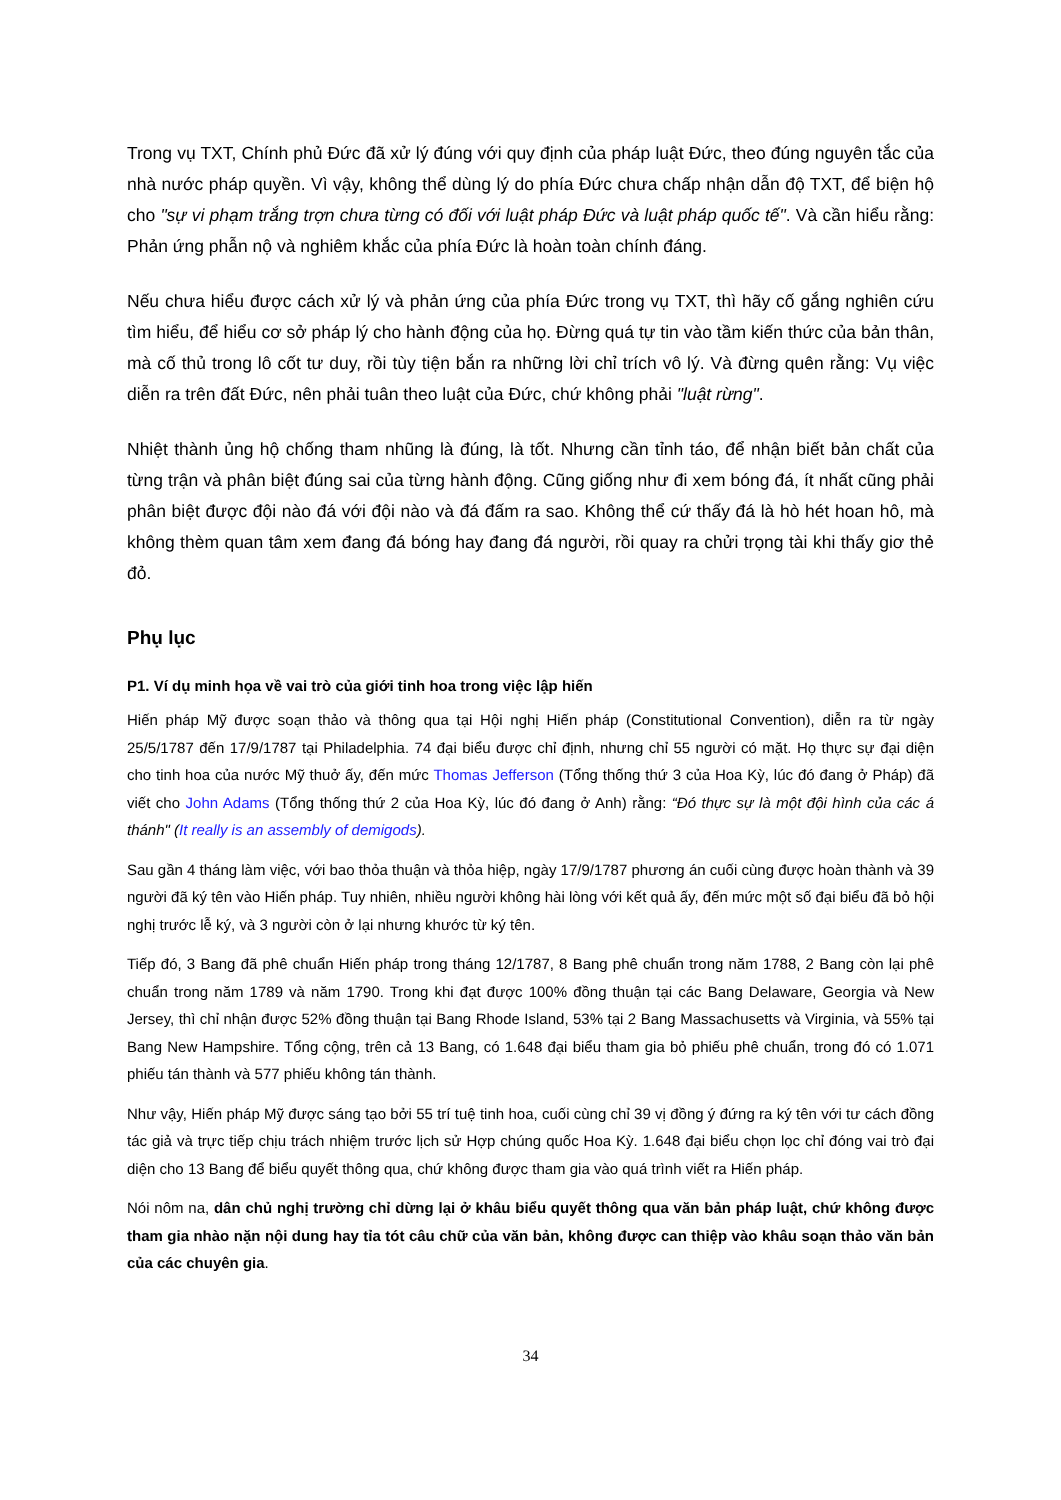Trong vụ TXT, Chính phủ Đức đã xử lý đúng với quy định của pháp luật Đức, theo đúng nguyên tắc của nhà nước pháp quyền. Vì vậy, không thể dùng lý do phía Đức chưa chấp nhận dẫn độ TXT, để biện hộ cho "sự vi phạm trắng trợn chưa từng có đối với luật pháp Đức và luật pháp quốc tế". Và cần hiểu rằng: Phản ứng phẫn nộ và nghiêm khắc của phía Đức là hoàn toàn chính đáng.
Nếu chưa hiểu được cách xử lý và phản ứng của phía Đức trong vụ TXT, thì hãy cố gắng nghiên cứu tìm hiểu, để hiểu cơ sở pháp lý cho hành động của họ. Đừng quá tự tin vào tầm kiến thức của bản thân, mà cố thủ trong lô cốt tư duy, rồi tùy tiện bắn ra những lời chỉ trích vô lý. Và đừng quên rằng: Vụ việc diễn ra trên đất Đức, nên phải tuân theo luật của Đức, chứ không phải "luật rừng".
Nhiệt thành ủng hộ chống tham nhũng là đúng, là tốt. Nhưng cần tỉnh táo, để nhận biết bản chất của từng trận và phân biệt đúng sai của từng hành động. Cũng giống như đi xem bóng đá, ít nhất cũng phải phân biệt được đội nào đá với đội nào và đá đấm ra sao. Không thể cứ thấy đá là hò hét hoan hô, mà không thèm quan tâm xem đang đá bóng hay đang đá người, rồi quay ra chửi trọng tài khi thấy giơ thẻ đỏ.
Phụ lục
P1. Ví dụ minh họa về vai trò của giới tinh hoa trong việc lập hiến
Hiến pháp Mỹ được soạn thảo và thông qua tại Hội nghị Hiến pháp (Constitutional Convention), diễn ra từ ngày 25/5/1787 đến 17/9/1787 tại Philadelphia. 74 đại biểu được chỉ định, nhưng chỉ 55 người có mặt. Họ thực sự đại diện cho tinh hoa của nước Mỹ thuở ấy, đến mức Thomas Jefferson (Tổng thống thứ 3 của Hoa Kỳ, lúc đó đang ở Pháp) đã viết cho John Adams (Tổng thống thứ 2 của Hoa Kỳ, lúc đó đang ở Anh) rằng: “Đó thực sự là một đội hình của các á thánh" (It really is an assembly of demigods).
Sau gần 4 tháng làm việc, với bao thỏa thuận và thỏa hiệp, ngày 17/9/1787 phương án cuối cùng được hoàn thành và 39 người đã ký tên vào Hiến pháp. Tuy nhiên, nhiều người không hài lòng với kết quả ấy, đến mức một số đại biểu đã bỏ hội nghị trước lễ ký, và 3 người còn ở lại nhưng khước từ ký tên.
Tiếp đó, 3 Bang đã phê chuẩn Hiến pháp trong tháng 12/1787, 8 Bang phê chuẩn trong năm 1788, 2 Bang còn lại phê chuẩn trong năm 1789 và năm 1790. Trong khi đạt được 100% đồng thuận tại các Bang Delaware, Georgia và New Jersey, thì chỉ nhận được 52% đồng thuận tại Bang Rhode Island, 53% tại 2 Bang Massachusetts và Virginia, và 55% tại Bang New Hampshire. Tổng cộng, trên cả 13 Bang, có 1.648 đại biểu tham gia bỏ phiếu phê chuẩn, trong đó có 1.071 phiếu tán thành và 577 phiếu không tán thành.
Như vậy, Hiến pháp Mỹ được sáng tạo bởi 55 trí tuệ tinh hoa, cuối cùng chỉ 39 vị đồng ý đứng ra ký tên với tư cách đồng tác giả và trực tiếp chịu trách nhiệm trước lịch sử Hợp chúng quốc Hoa Kỳ. 1.648 đại biểu chọn lọc chỉ đóng vai trò đại diện cho 13 Bang để biểu quyết thông qua, chứ không được tham gia vào quá trình viết ra Hiến pháp.
Nói nôm na, dân chủ nghị trường chỉ dừng lại ở khâu biểu quyết thông qua văn bản pháp luật, chứ không được tham gia nhào nặn nội dung hay tỉa tót câu chữ của văn bản, không được can thiệp vào khâu soạn thảo văn bản của các chuyên gia.
34